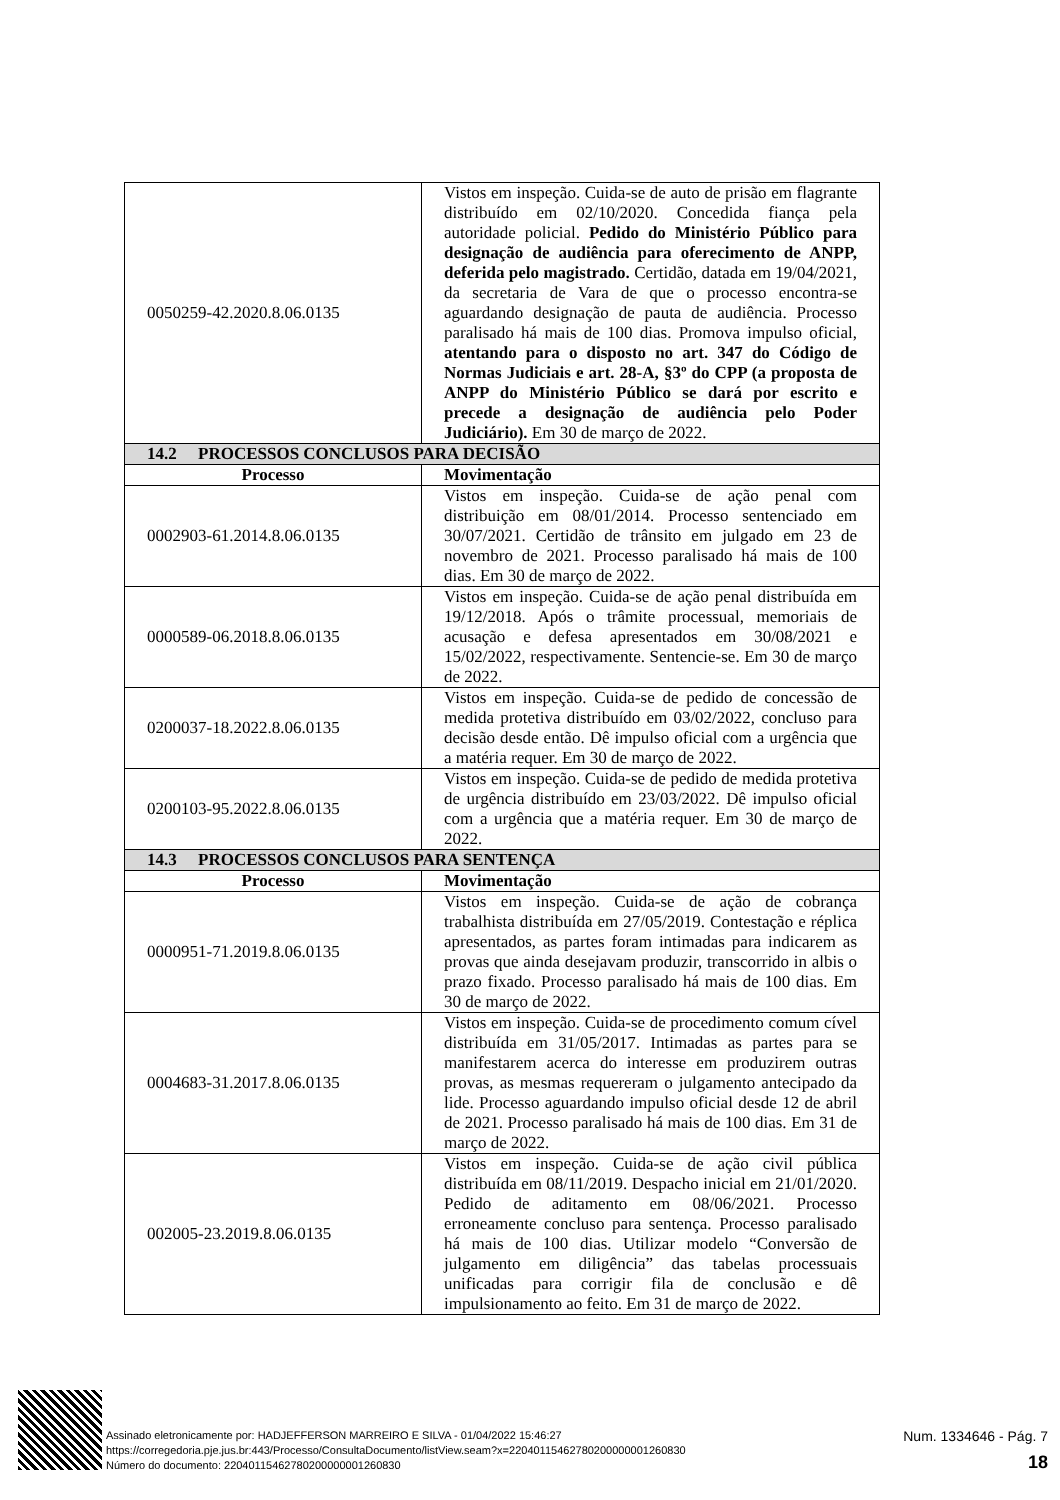| 0050259-42.2020.8.06.0135 | Vistos em inspeção. Cuida-se de auto de prisão em flagrante distribuído em 02/10/2020. Concedida fiança pela autoridade policial. Pedido do Ministério Público para designação de audiência para oferecimento de ANPP, deferida pelo magistrado. Certidão, datada em 19/04/2021, da secretaria de Vara de que o processo encontra-se aguardando designação de pauta de audiência. Processo paralisado há mais de 100 dias. Promova impulso oficial, atentando para o disposto no art. 347 do Código de Normas Judiciais e art. 28-A, §3º do CPP (a proposta de ANPP do Ministério Público se dará por escrito e precede a designação de audiência pelo Poder Judiciário). Em 30 de março de 2022. |
| 14.2 PROCESSOS CONCLUSOS PARA DECISÃO | |
| Processo | Movimentação |
| 0002903-61.2014.8.06.0135 | Vistos em inspeção. Cuida-se de ação penal com distribuição em 08/01/2014. Processo sentenciado em 30/07/2021. Certidão de trânsito em julgado em 23 de novembro de 2021. Processo paralisado há mais de 100 dias. Em 30 de março de 2022. |
| 0000589-06.2018.8.06.0135 | Vistos em inspeção. Cuida-se de ação penal distribuída em 19/12/2018. Após o trâmite processual, memoriais de acusação e defesa apresentados em 30/08/2021 e 15/02/2022, respectivamente. Sentencie-se. Em 30 de março de 2022. |
| 0200037-18.2022.8.06.0135 | Vistos em inspeção. Cuida-se de pedido de concessão de medida protetiva distribuído em 03/02/2022, concluso para decisão desde então. Dê impulso oficial com a urgência que a matéria requer. Em 30 de março de 2022. |
| 0200103-95.2022.8.06.0135 | Vistos em inspeção. Cuida-se de pedido de medida protetiva de urgência distribuído em 23/03/2022. Dê impulso oficial com a urgência que a matéria requer. Em 30 de março de 2022. |
| 14.3 PROCESSOS CONCLUSOS PARA SENTENÇA | |
| Processo | Movimentação |
| 0000951-71.2019.8.06.0135 | Vistos em inspeção. Cuida-se de ação de cobrança trabalhista distribuída em 27/05/2019. Contestação e réplica apresentados, as partes foram intimadas para indicarem as provas que ainda desejavam produzir, transcorrido in albis o prazo fixado. Processo paralisado há mais de 100 dias. Em 30 de março de 2022. |
| 0004683-31.2017.8.06.0135 | Vistos em inspeção. Cuida-se de procedimento comum cível distribuída em 31/05/2017. Intimadas as partes para se manifestarem acerca do interesse em produzirem outras provas, as mesmas requereram o julgamento antecipado da lide. Processo aguardando impulso oficial desde 12 de abril de 2021. Processo paralisado há mais de 100 dias. Em 31 de março de 2022. |
| 002005-23.2019.8.06.0135 | Vistos em inspeção. Cuida-se de ação civil pública distribuída em 08/11/2019. Despacho inicial em 21/01/2020. Pedido de aditamento em 08/06/2021. Processo erroneamente concluso para sentença. Processo paralisado há mais de 100 dias. Utilizar modelo “Conversão de julgamento em diligência” das tabelas processuais unificadas para corrigir fila de conclusão e dê impulsionamento ao feito. Em 31 de março de 2022. |
Assinado eletronicamente por: HADJEFFERSON MARREIRO E SILVA - 01/04/2022 15:46:27
https://corregedoria.pje.jus.br:443/Processo/ConsultaDocumento/listView.seam?x=22040115462780200000001260830
Número do documento: 22040115462780200000001260830
Num. 1334646 - Pág. 7
18